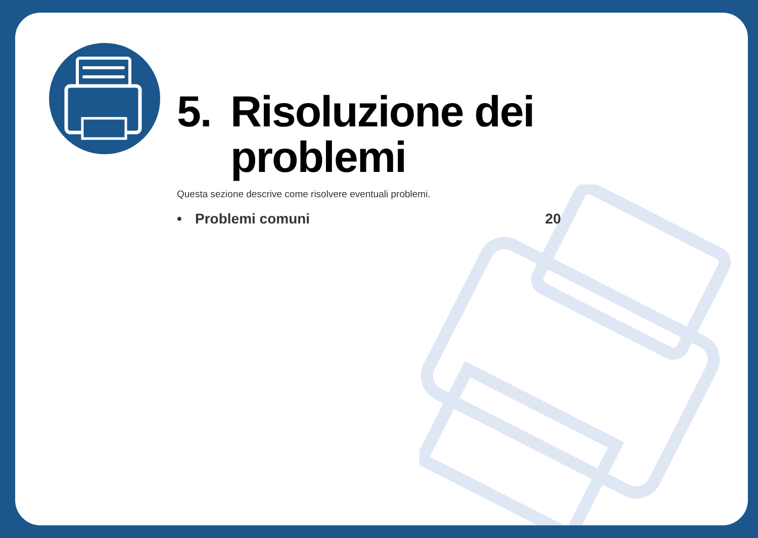5. Risoluzione dei
problemi
Questa sezione descrive come risolvere eventuali problemi.
• Problemi comuni 20